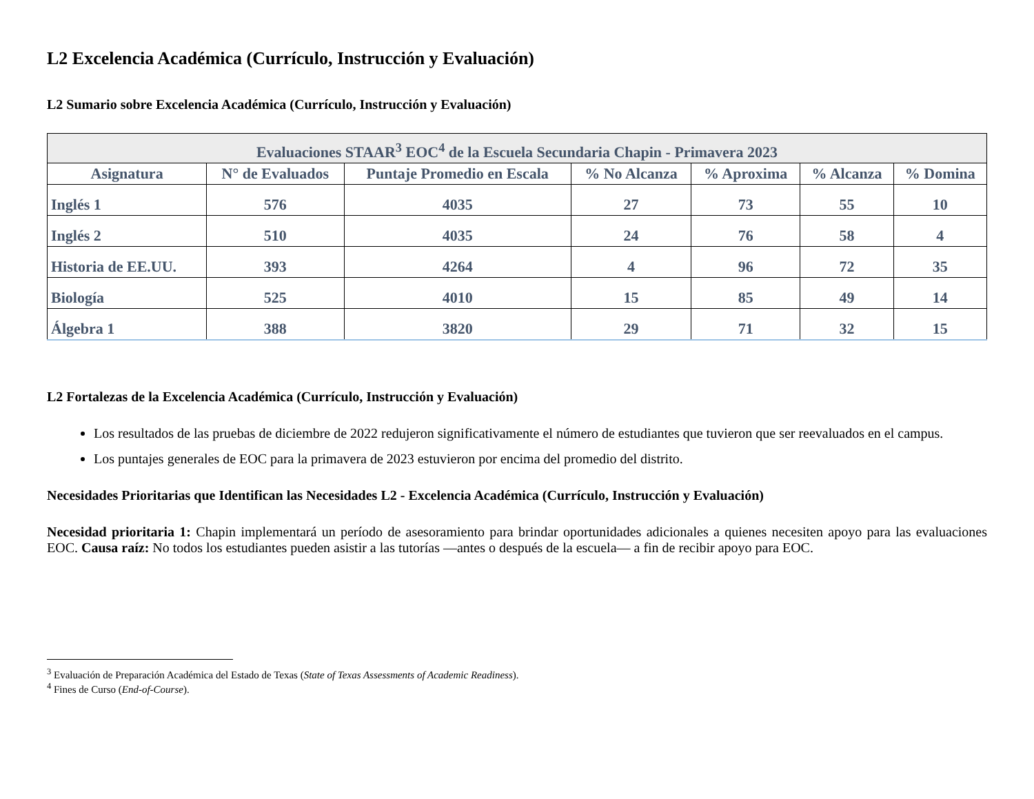L2 Excelencia Académica (Currículo, Instrucción y Evaluación)
L2 Sumario sobre Excelencia Académica (Currículo, Instrucción y Evaluación)
| Evaluaciones STAAR<sup>3</sup> EOC<sup>4</sup> de la Escuela Secundaria Chapin - Primavera 2023 | | | | | | |
| --- | --- | --- | --- | --- | --- | --- |
| Asignatura | N° de Evaluados | Puntaje Promedio en Escala | % No Alcanza | % Aproxima | % Alcanza | % Domina |
| Inglés 1 | 576 | 4035 | 27 | 73 | 55 | 10 |
| Inglés 2 | 510 | 4035 | 24 | 76 | 58 | 4 |
| Historia de EE.UU. | 393 | 4264 | 4 | 96 | 72 | 35 |
| Biología | 525 | 4010 | 15 | 85 | 49 | 14 |
| Álgebra 1 | 388 | 3820 | 29 | 71 | 32 | 15 |
L2 Fortalezas de la Excelencia Académica (Currículo, Instrucción y Evaluación)
Los resultados de las pruebas de diciembre de 2022 redujeron significativamente el número de estudiantes que tuvieron que ser reevaluados en el campus.
Los puntajes generales de EOC para la primavera de 2023 estuvieron por encima del promedio del distrito.
Necesidades Prioritarias que Identifican las Necesidades L2 - Excelencia Académica (Currículo, Instrucción y Evaluación)
Necesidad prioritaria 1: Chapin implementará un período de asesoramiento para brindar oportunidades adicionales a quienes necesiten apoyo para las evaluaciones EOC. Causa raíz: No todos los estudiantes pueden asistir a las tutorías —antes o después de la escuela— a fin de recibir apoyo para EOC.
<sup>3</sup> Evaluación de Preparación Académica del Estado de Texas (State of Texas Assessments of Academic Readiness).
<sup>4</sup> Fines de Curso (End-of-Course).